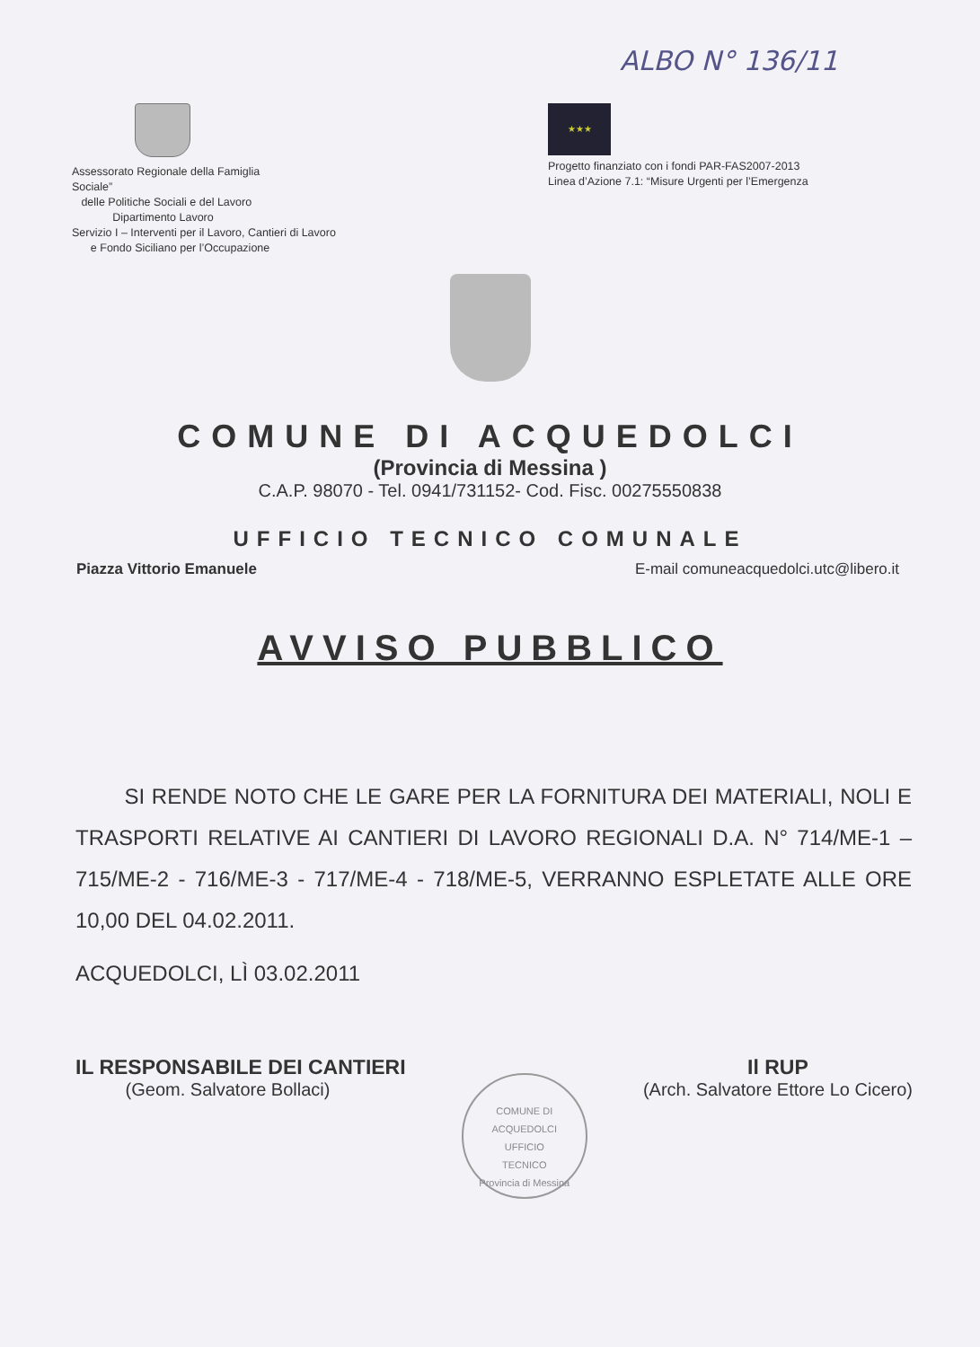ALBO N° 136/11
Assessorato Regionale della Famiglia
Sociale”
delle Politiche Sociali e del Lavoro
Dipartimento Lavoro
Servizio I – Interventi per il Lavoro, Cantieri di Lavoro
e Fondo Siciliano per l’Occupazione
★★★
Progetto finanziato con i fondi PAR-FAS2007-2013
Linea d’Azione 7.1: “Misure Urgenti per l’Emergenza
COMUNE DI ACQUEDOLCI
(Provincia di Messina )
C.A.P. 98070 - Tel. 0941/731152- Cod. Fisc. 00275550838
UFFICIO TECNICO COMUNALE
Piazza Vittorio Emanuele E-mail comuneacquedolci.utc@libero.it
AVVISO PUBBLICO
SI RENDE NOTO CHE LE GARE PER LA FORNITURA DEI MATERIALI, NOLI E TRASPORTI RELATIVE AI CANTIERI DI LAVORO REGIONALI D.A. N° 714/ME-1 – 715/ME-2 - 716/ME-3 - 717/ME-4 - 718/ME-5, VERRANNO ESPLETATE ALLE ORE 10,00 DEL 04.02.2011.
ACQUEDOLCI, LÌ 03.02.2011
IL RESPONSABILE DEI CANTIERI
(Geom. Salvatore Bollaci)
COMUNE DI ACQUEDOLCI
UFFICIO
TECNICO
Provincia di Messina
Il RUP
(Arch. Salvatore Ettore Lo Cicero)